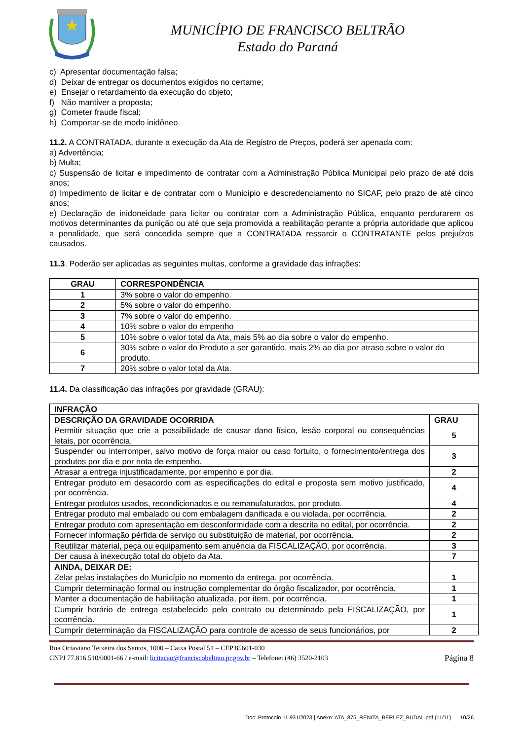MUNICÍPIO DE FRANCISCO BELTRÃO
Estado do Paraná
c) Apresentar documentação falsa;
d) Deixar de entregar os documentos exigidos no certame;
e) Ensejar o retardamento da execução do objeto;
f) Não mantiver a proposta;
g) Cometer fraude fiscal;
h) Comportar-se de modo inidôneo.
11.2. A CONTRATADA, durante a execução da Ata de Registro de Preços, poderá ser apenada com:
a) Advertência;
b) Multa;
c) Suspensão de licitar e impedimento de contratar com a Administração Pública Municipal pelo prazo de até dois anos;
d) Impedimento de licitar e de contratar com o Município e descredenciamento no SICAF, pelo prazo de até cinco anos;
e) Declaração de inidoneidade para licitar ou contratar com a Administração Pública, enquanto perdurarem os motivos determinantes da punição ou até que seja promovida a reabilitação perante a própria autoridade que aplicou a penalidade, que será concedida sempre que a CONTRATADA ressarcir o CONTRATANTE pelos prejuízos causados.
11.3. Poderão ser aplicadas as seguintes multas, conforme a gravidade das infrações:
| GRAU | CORRESPONDÊNCIA |
| --- | --- |
| 1 | 3% sobre o valor do empenho. |
| 2 | 5% sobre o valor do empenho. |
| 3 | 7% sobre o valor do empenho. |
| 4 | 10% sobre o valor do empenho |
| 5 | 10% sobre o valor total da Ata, mais 5% ao dia sobre o valor do empenho. |
| 6 | 30% sobre o valor do Produto a ser garantido, mais 2% ao dia por atraso sobre o valor do produto. |
| 7 | 20% sobre o valor total da Ata. |
11.4. Da classificação das infrações por gravidade (GRAU):
| INFRAÇÃO | |
| --- | --- |
| DESCRIÇÃO DA GRAVIDADE OCORRIDA | GRAU |
| Permitir situação que crie a possibilidade de causar dano físico, lesão corporal ou consequências letais, por ocorrência. | 5 |
| Suspender ou interromper, salvo motivo de força maior ou caso fortuito, o fornecimento/entrega dos produtos por dia e por nota de empenho. | 3 |
| Atrasar a entrega injustificadamente, por empenho e por dia. | 2 |
| Entregar produto em desacordo com as especificações do edital e proposta sem motivo justificado, por ocorrência. | 4 |
| Entregar produtos usados, recondicionados e ou remanufaturados, por produto. | 4 |
| Entregar produto mal embalado ou com embalagem danificada e ou violada, por ocorrência. | 2 |
| Entregar produto com apresentação em desconformidade com a descrita no edital, por ocorrência. | 2 |
| Fornecer informação pérfida de serviço ou substituição de material, por ocorrência. | 2 |
| Reutilizar material, peça ou equipamento sem anuência da FISCALIZAÇÃO, por ocorrência. | 3 |
| Der causa à inexecução total do objeto da Ata. | 7 |
| AINDA, DEIXAR DE: | |
| Zelar pelas instalações do Município no momento da entrega, por ocorrência. | 1 |
| Cumprir determinação formal ou instrução complementar do órgão fiscalizador, por ocorrência. | 1 |
| Manter a documentação de habilitação atualizada, por item, por ocorrência. | 1 |
| Cumprir horário de entrega estabelecido pelo contrato ou determinado pela FISCALIZAÇÃO, por ocorrência. | 1 |
| Cumprir determinação da FISCALIZAÇÃO para controle de acesso de seus funcionários, por | 2 |
Rua Octaviano Teixeira dos Santos, 1000 – Caixa Postal 51 – CEP 85601-030
CNPJ 77.816.510/0001-66 / e-mail: licitacao@franciscobeltrao.pr.gov.br – Telefone: (46) 3520-2103
Página 8
1Doc: Protocolo 11.931/2023 | Anexo: ATA_875_RENITA_BERLEZ_BUDAL.pdf (11/11) 10/26